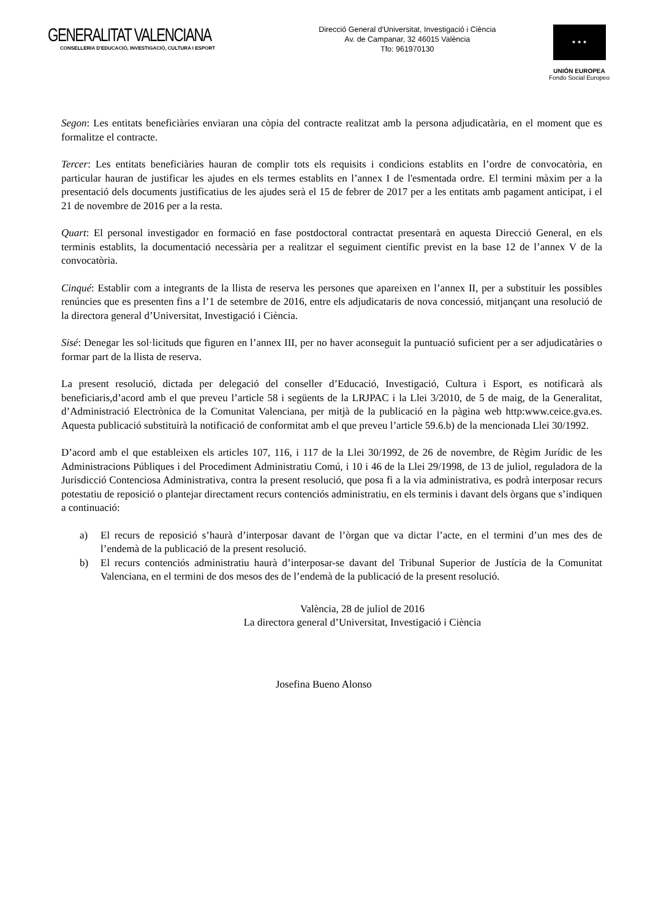GENERALITAT VALENCIANA
CONSELLERIA D'EDUCACIÓ, INVESTIGACIÓ, CULTURA I ESPORT
Direcció General d'Universitat, Investigació i Ciència
Av. de Campanar, 32 46015 València
Tfo: 961970130
★ ★ ★
UNIÓN EUROPEA
Fondo Social Europeo
Segon: Les entitats beneficiàries enviaran una còpia del contracte realitzat amb la persona adjudicatària, en el moment que es formalitze el contracte.
Tercer: Les entitats beneficiàries hauran de complir tots els requisits i condicions establits en l’ordre de convocatòria, en particular hauran de justificar les ajudes en els termes establits en l’annex I de l'esmentada ordre. El termini màxim per a la presentació dels documents justificatius de les ajudes serà el 15 de febrer de 2017 per a les entitats amb pagament anticipat, i el 21 de novembre de 2016 per a la resta.
Quart: El personal investigador en formació en fase postdoctoral contractat presentarà en aquesta Direcció General, en els terminis establits, la documentació necessària per a realitzar el seguiment científic previst en la base 12 de l’annex V de la convocatòria.
Cinqué: Establir com a integrants de la llista de reserva les persones que apareixen en l’annex II, per a substituir les possibles renúncies que es presenten fins a l’1 de setembre de 2016, entre els adjudicataris de nova concessió, mitjançant una resolució de la directora general d’Universitat, Investigació i Ciència.
Sisé: Denegar les sol·licituds que figuren en l’annex III, per no haver aconseguit la puntuació suficient per a ser adjudicatàries o formar part de la llista de reserva.
La present resolució, dictada per delegació del conseller d’Educació, Investigació, Cultura i Esport, es notificarà als beneficiaris,d’acord amb el que preveu l’article 58 i següents de la LRJPAC i la Llei 3/2010, de 5 de maig, de la Generalitat, d’Administració Electrònica de la Comunitat Valenciana, per mitjà de la publicació en la pàgina web http:www.ceice.gva.es. Aquesta publicació substituirà la notificació de conformitat amb el que preveu l’article 59.6.b) de la mencionada Llei 30/1992.
D’acord amb el que estableixen els articles 107, 116, i 117 de la Llei 30/1992, de 26 de novembre, de Règim Jurídic de les Administracions Públiques i del Procediment Administratiu Comú, i 10 i 46 de la Llei 29/1998, de 13 de juliol, reguladora de la Jurisdicció Contenciosa Administrativa, contra la present resolució, que posa fi a la via administrativa, es podrà interposar recurs potestatiu de reposició o plantejar directament recurs contenciós administratiu, en els terminis i davant dels òrgans que s’indiquen a continuació:
a) El recurs de reposició s’haurà d’interposar davant de l’òrgan que va dictar l’acte, en el termini d’un mes des de l’endemà de la publicació de la present resolució.
b) El recurs contenciós administratiu haurà d’interposar-se davant del Tribunal Superior de Justícia de la Comunitat Valenciana, en el termini de dos mesos des de l’endemà de la publicació de la present resolució.
València, 28 de juliol de 2016
La directora general d’Universitat, Investigació i Ciència
Josefina Bueno Alonso